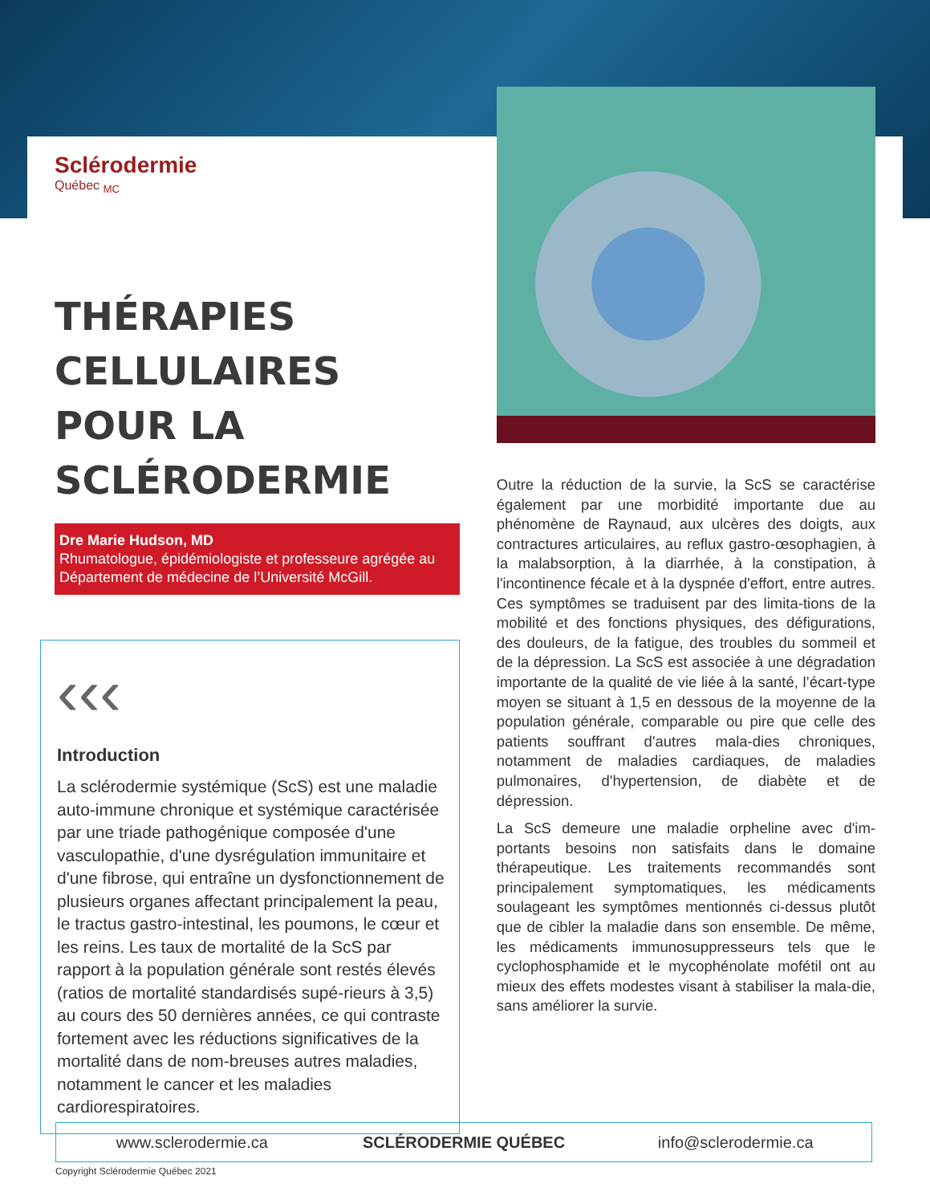Sclérodermie
Québec <sub>MC</sub>
THÉRAPIES CELLULAIRES POUR LA SCLÉRODERMIE
Dre Marie Hudson, MD
Rhumatologue, épidémiologiste et professeure agrégée au Département de médecine de l’Université McGill.
‹‹‹
Introduction
La sclérodermie systémique (ScS) est une maladie auto-immune chronique et systémique caractérisée par une triade pathogénique composée d'une vasculopathie, d'une dysrégulation immunitaire et d'une fibrose, qui entraîne un dysfonctionnement de plusieurs organes affectant principalement la peau, le tractus gastro-intestinal, les poumons, le cœur et les reins. Les taux de mortalité de la ScS par rapport à la population générale sont restés élevés (ratios de mortalité standardisés supé-rieurs à 3,5) au cours des 50 dernières années, ce qui contraste fortement avec les réductions significatives de la mortalité dans de nom-breuses autres maladies, notamment le cancer et les maladies cardiorespiratoires.
Outre la réduction de la survie, la ScS se caractérise également par une morbidité importante due au phénomène de Raynaud, aux ulcères des doigts, aux contractures articulaires, au reflux gastro-œsophagien, à la malabsorption, à la diarrhée, à la constipation, à l'incontinence fécale et à la dyspnée d'effort, entre autres. Ces symptômes se traduisent par des limita-tions de la mobilité et des fonctions physiques, des défigurations, des douleurs, de la fatigue, des troubles du sommeil et de la dépression. La ScS est associée à une dégradation importante de la qualité de vie liée à la santé, l’écart-type moyen se situant à 1,5 en dessous de la moyenne de la population générale, comparable ou pire que celle des patients souffrant d'autres mala-dies chroniques, notamment de maladies cardiaques, de maladies pulmonaires, d'hypertension, de diabète et de dépression.
La ScS demeure une maladie orpheline avec d'im-portants besoins non satisfaits dans le domaine thérapeutique. Les traitements recommandés sont principalement symptomatiques, les médicaments soulageant les symptômes mentionnés ci-dessus plutôt que de cibler la maladie dans son ensemble. De même, les médicaments immunosuppresseurs tels que le cyclophosphamide et le mycophénolate mofétil ont au mieux des effets modestes visant à stabiliser la mala-die, sans améliorer la survie.
www.sclerodermie.ca SCLÉRODERMIE QUÉBEC info@sclerodermie.ca
Copyright Sclérodermie Québec 2021